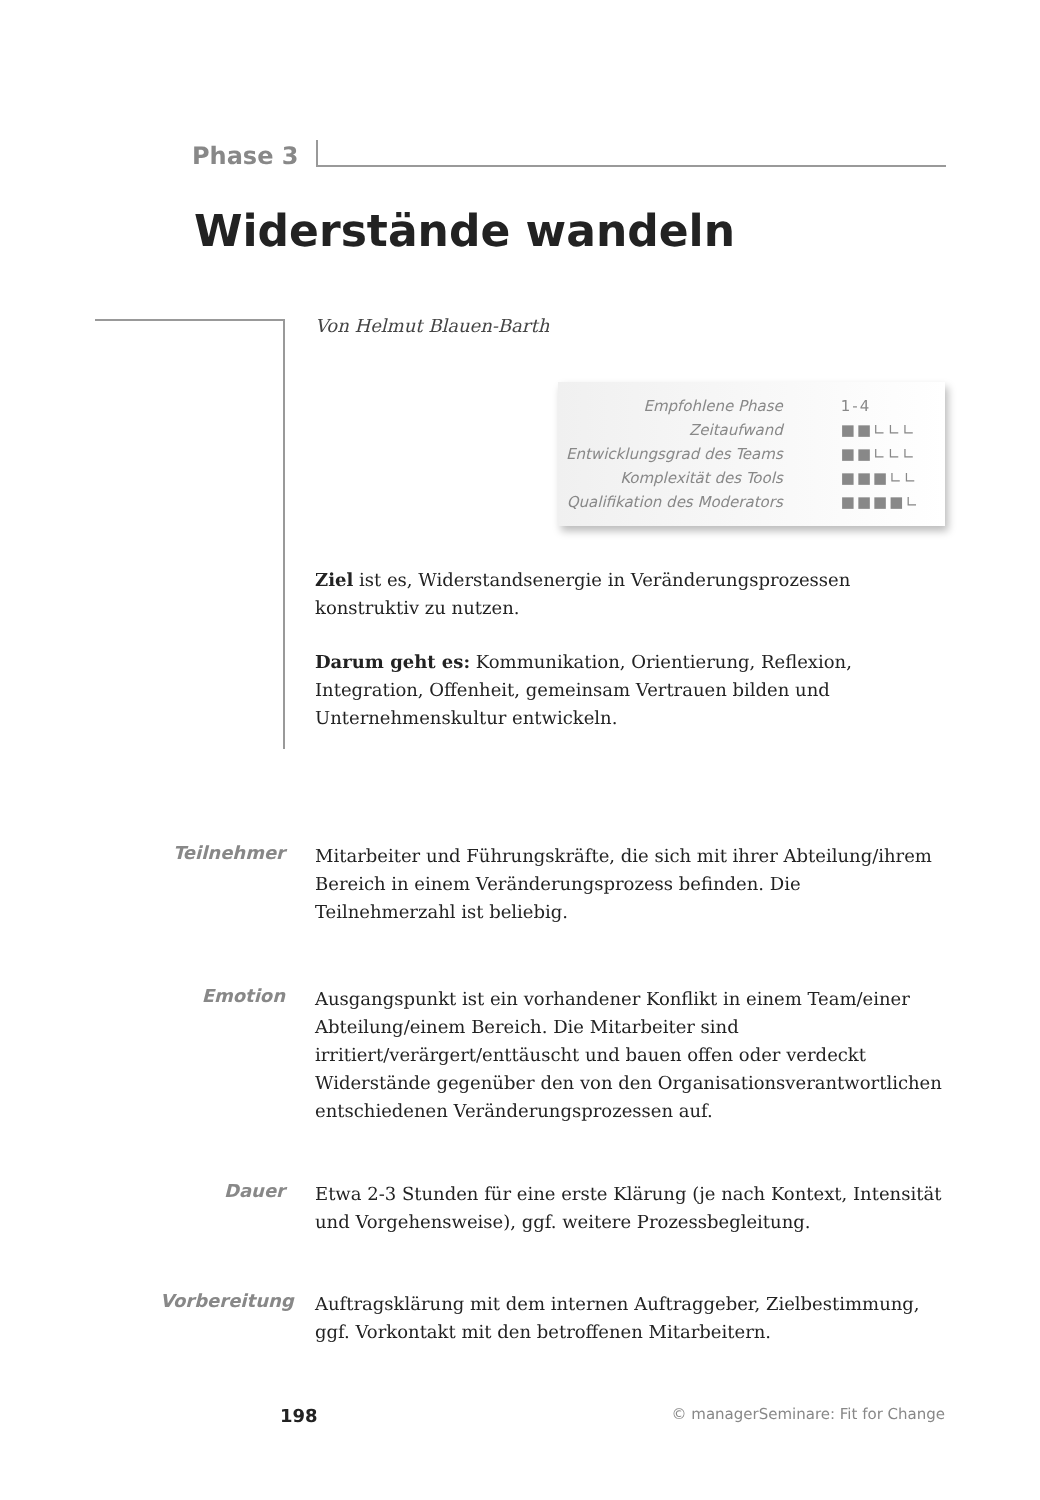Phase 3
Widerstände wandeln
Von Helmut Blauen-Barth
| Empfohlene Phase | 1-4 |
| Zeitaufwand | ■■∟∟∟ |
| Entwicklungsgrad des Teams | ■■∟∟∟ |
| Komplexität des Tools | ■■■∟∟ |
| Qualifikation des Moderators | ■■■■∟ |
Ziel ist es, Widerstandsenergie in Veränderungsprozessen konstruktiv zu nutzen.
Darum geht es: Kommunikation, Orientierung, Reflexion, Integration, Offenheit, gemeinsam Vertrauen bilden und Unternehmenskultur entwickeln.
Teilnehmer Mitarbeiter und Führungskräfte, die sich mit ihrer Abteilung/ihrem Bereich in einem Veränderungsprozess befinden. Die Teilnehmerzahl ist beliebig.
Emotion Ausgangspunkt ist ein vorhandener Konflikt in einem Team/einer Abteilung/einem Bereich. Die Mitarbeiter sind irritiert/verärgert/enttäuscht und bauen offen oder verdeckt Widerstände gegenüber den von den Organisationsverantwortlichen entschiedenen Veränderungsprozessen auf.
Dauer Etwa 2-3 Stunden für eine erste Klärung (je nach Kontext, Intensität und Vorgehensweise), ggf. weitere Prozessbegleitung.
Vorbereitung
Auftragsklärung mit dem internen Auftraggeber, Zielbestimmung, ggf. Vorkontakt mit den betroffenen Mitarbeitern.
198
© managerSeminare: Fit for Change